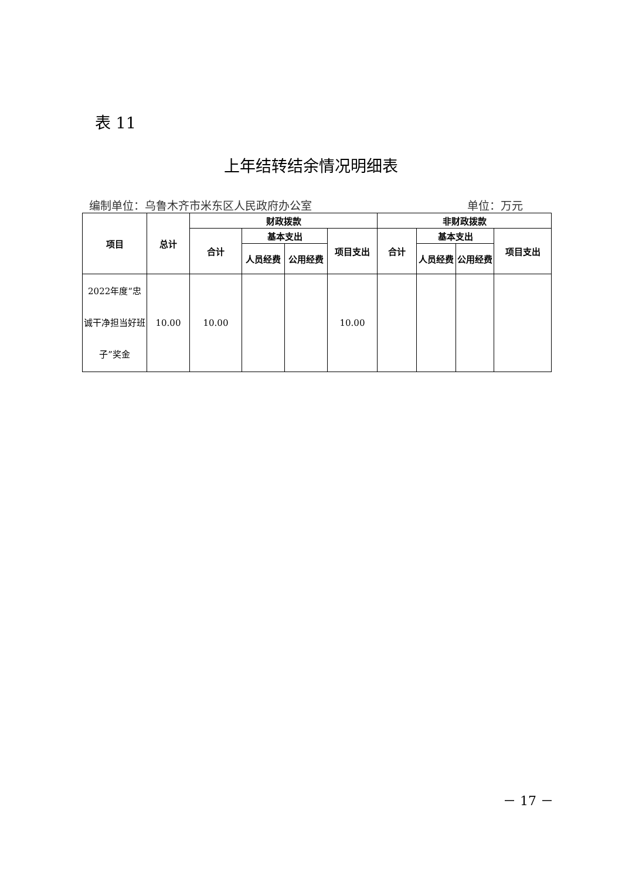表 11
上年结转结余情况明细表
编制单位：乌鲁木齐市米东区人民政府办公室 单位：万元
| 项目 | 总计 | 财政拨款 | | | | 非财政拨款 | | | |
| --- | --- | --- | --- | --- | --- | --- | --- | --- | --- |
| | | 合计 | 基本支出 | | 项目支出 | 合计 | 基本支出 | | 项目支出 |
| | | | 人员经费 | 公用经费 | | | 人员经费 | 公用经费 | |
| 2022年度“忠诚干净担当好班子”奖金 | 10.00 | 10.00 | | | 10.00 | | | | |
－ 17 －